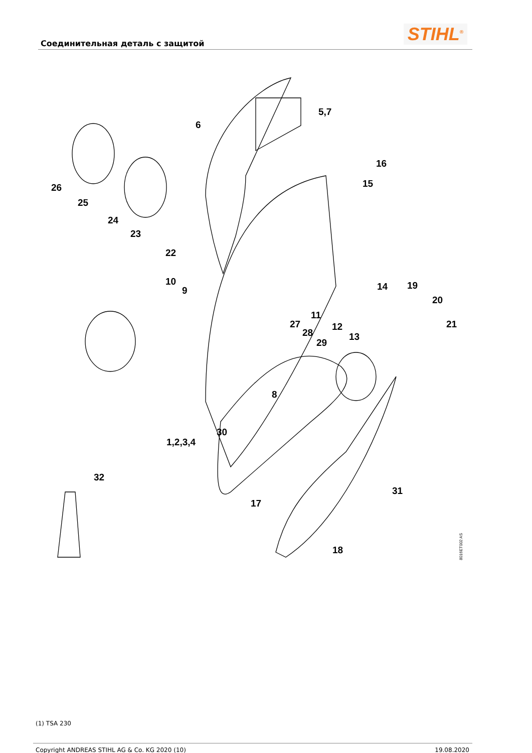Соединительная деталь с защитой
STIHL<sup>®</sup>
5,7
6
16
15 26
25
24
23
22
10
9 14 19
20
11
27 12 21
28 13
29
8
30
1,2,3,4
32
31
17
18
8016ET002 AS
(1) TSA 230
Copyright ANDREAS STIHL AG & Co. KG 2020 (10) 19.08.2020